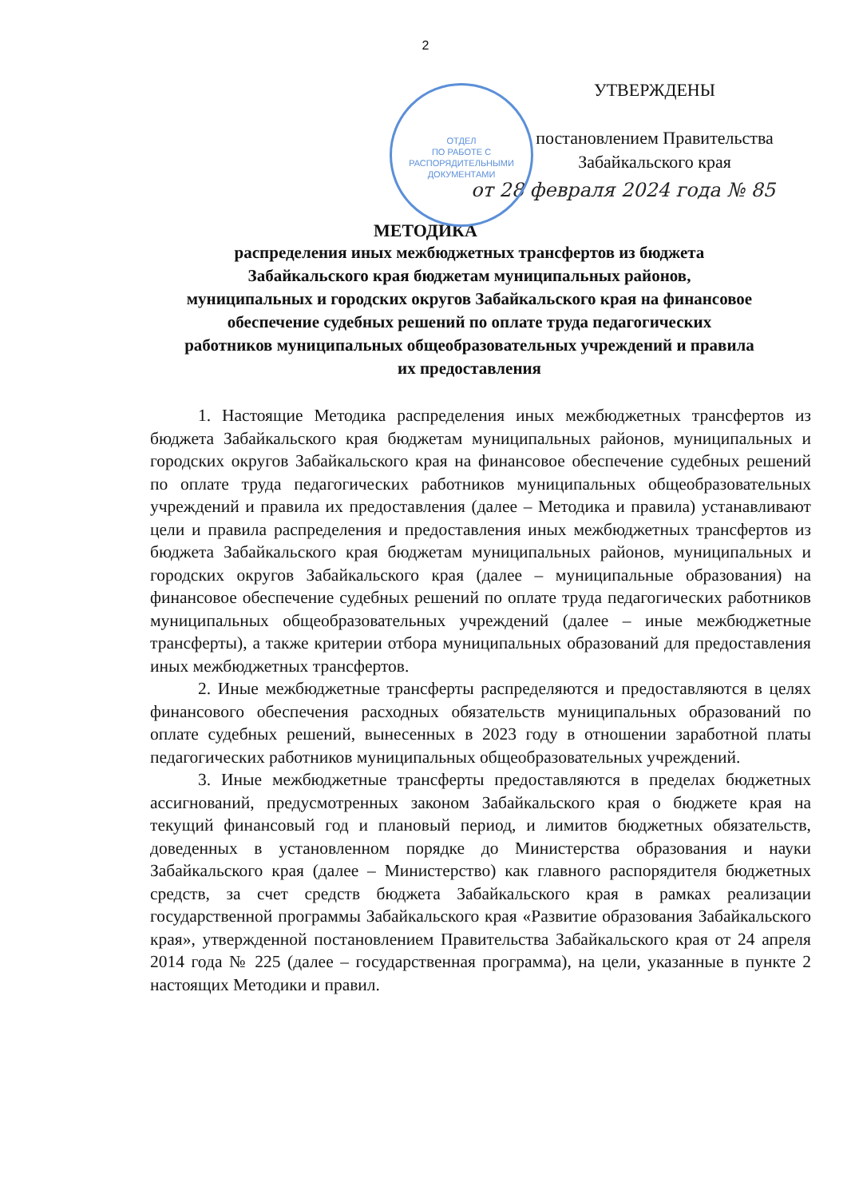2
ОТДЕЛ
ПО РАБОТЕ С
РАСПОРЯДИТЕЛЬНЫМИ
ДОКУМЕНТАМИ
УТВЕРЖДЕНЫ
постановлением Правительства Забайкальского края
от 28 февраля 2024 года № 85
МЕТОДИКА
распределения иных межбюджетных трансфертов из бюджета Забайкальского края бюджетам муниципальных районов, муниципальных и городских округов Забайкальского края на финансовое обеспечение судебных решений по оплате труда педагогических работников муниципальных общеобразовательных учреждений и правила их предоставления
1. Настоящие Методика распределения иных межбюджетных трансфертов из бюджета Забайкальского края бюджетам муниципальных районов, муниципальных и городских округов Забайкальского края на финансовое обеспечение судебных решений по оплате труда педагогических работников муниципальных общеобразовательных учреждений и правила их предоставления (далее – Методика и правила) устанавливают цели и правила распределения и предоставления иных межбюджетных трансфертов из бюджета Забайкальского края бюджетам муниципальных районов, муниципальных и городских округов Забайкальского края (далее – муниципальные образования) на финансовое обеспечение судебных решений по оплате труда педагогических работников муниципальных общеобразовательных учреждений (далее – иные межбюджетные трансферты), а также критерии отбора муниципальных образований для предоставления иных межбюджетных трансфертов.
2. Иные межбюджетные трансферты распределяются и предоставляются в целях финансового обеспечения расходных обязательств муниципальных образований по оплате судебных решений, вынесенных в 2023 году в отношении заработной платы педагогических работников муниципальных общеобразовательных учреждений.
3. Иные межбюджетные трансферты предоставляются в пределах бюджетных ассигнований, предусмотренных законом Забайкальского края о бюджете края на текущий финансовый год и плановый период, и лимитов бюджетных обязательств, доведенных в установленном порядке до Министерства образования и науки Забайкальского края (далее – Министерство) как главного распорядителя бюджетных средств, за счет средств бюджета Забайкальского края в рамках реализации государственной программы Забайкальского края «Развитие образования Забайкальского края», утвержденной постановлением Правительства Забайкальского края от 24 апреля 2014 года № 225 (далее – государственная программа), на цели, указанные в пункте 2 настоящих Методики и правил.